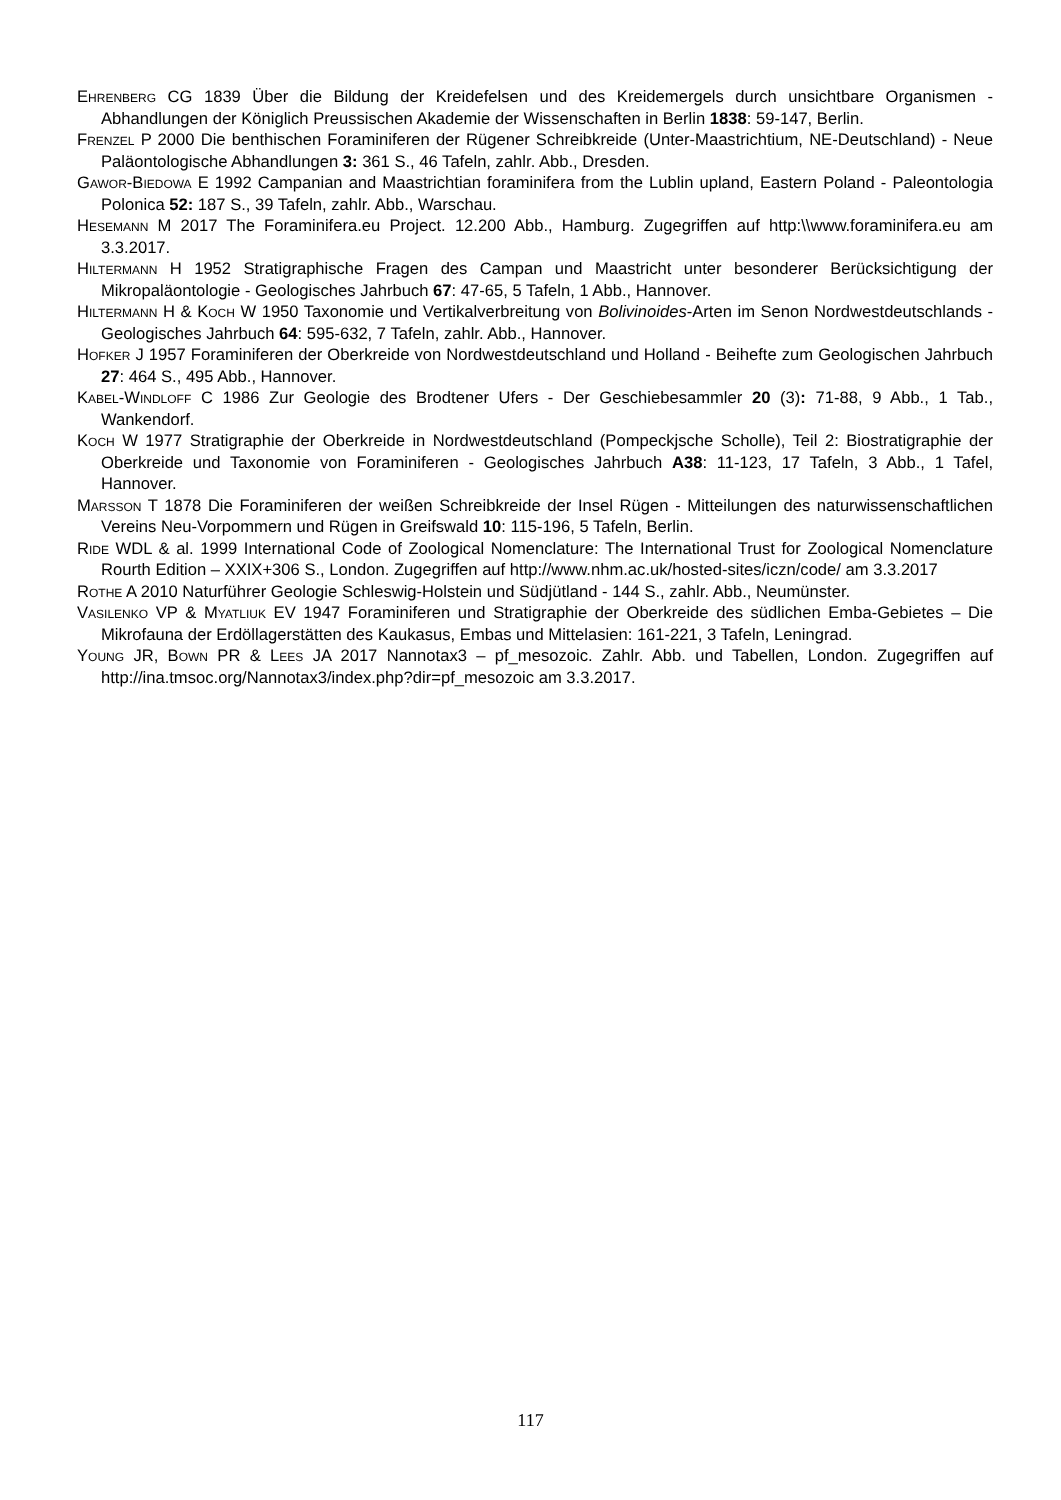Ehrenberg CG 1839 Über die Bildung der Kreidefelsen und des Kreidemergels durch unsichtbare Organismen - Abhandlungen der Königlich Preussischen Akademie der Wissenschaften in Berlin 1838: 59-147, Berlin.
Frenzel P 2000 Die benthischen Foraminiferen der Rügener Schreibkreide (Unter-Maastrichtium, NE-Deutschland) - Neue Paläontologische Abhandlungen 3: 361 S., 46 Tafeln, zahlr. Abb., Dresden.
Gawor-Biedowa E 1992 Campanian and Maastrichtian foraminifera from the Lublin upland, Eastern Poland - Paleontologia Polonica 52: 187 S., 39 Tafeln, zahlr. Abb., Warschau.
Hesemann M 2017 The Foraminifera.eu Project. 12.200 Abb., Hamburg. Zugegriffen auf http:\\www.foraminifera.eu am 3.3.2017.
Hiltermann H 1952 Stratigraphische Fragen des Campan und Maastricht unter besonderer Berücksichtigung der Mikropaläontologie - Geologisches Jahrbuch 67: 47-65, 5 Tafeln, 1 Abb., Hannover.
Hiltermann H & Koch W 1950 Taxonomie und Vertikalverbreitung von Bolivinoides-Arten im Senon Nordwestdeutschlands - Geologisches Jahrbuch 64: 595-632, 7 Tafeln, zahlr. Abb., Hannover.
Hofker J 1957 Foraminiferen der Oberkreide von Nordwestdeutschland und Holland - Beihefte zum Geologischen Jahrbuch 27: 464 S., 495 Abb., Hannover.
Kabel-Windloff C 1986 Zur Geologie des Brodtener Ufers - Der Geschiebesammler 20 (3): 71-88, 9 Abb., 1 Tab., Wankendorf.
Koch W 1977 Stratigraphie der Oberkreide in Nordwestdeutschland (Pompeckjsche Scholle), Teil 2: Biostratigraphie der Oberkreide und Taxonomie von Foraminiferen - Geologisches Jahrbuch A38: 11-123, 17 Tafeln, 3 Abb., 1 Tafel, Hannover.
Marsson T 1878 Die Foraminiferen der weißen Schreibkreide der Insel Rügen - Mitteilungen des naturwissenschaftlichen Vereins Neu-Vorpommern und Rügen in Greifswald 10: 115-196, 5 Tafeln, Berlin.
Ride WDL & al. 1999 International Code of Zoological Nomenclature: The International Trust for Zoological Nomenclature Rourth Edition – XXIX+306 S., London. Zugegriffen auf http://www.nhm.ac.uk/hosted-sites/iczn/code/ am 3.3.2017
Rothe A 2010 Naturführer Geologie Schleswig-Holstein und Südjütland - 144 S., zahlr. Abb., Neumünster.
Vasilenko VP & Myatliuk EV 1947 Foraminiferen und Stratigraphie der Oberkreide des südlichen Emba-Gebietes – Die Mikrofauna der Erdöllagerstätten des Kaukasus, Embas und Mittelasien: 161-221, 3 Tafeln, Leningrad.
Young JR, Bown PR & Lees JA 2017 Nannotax3 – pf_mesozoic. Zahlr. Abb. und Tabellen, London. Zugegriffen auf http://ina.tmsoc.org/Nannotax3/index.php?dir=pf_mesozoic am 3.3.2017.
117